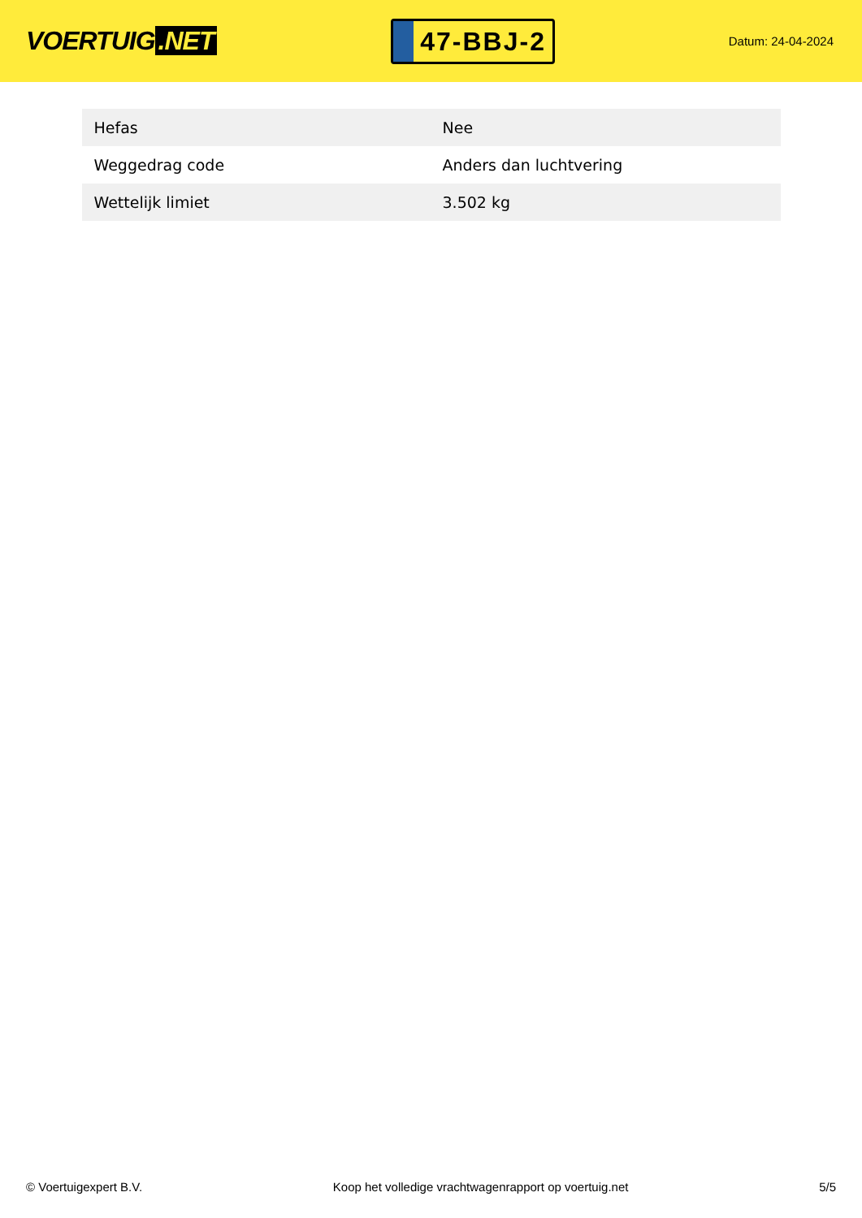VOERTUIG.NET
47-BBJ-2
Datum: 24-04-2024
| Hefas | Nee |
| Weggedrag code | Anders dan luchtvering |
| Wettelijk limiet | 3.502 kg |
© Voertuigexpert B.V. Koop het volledige vrachtwagenrapport op voertuig.net 5/5